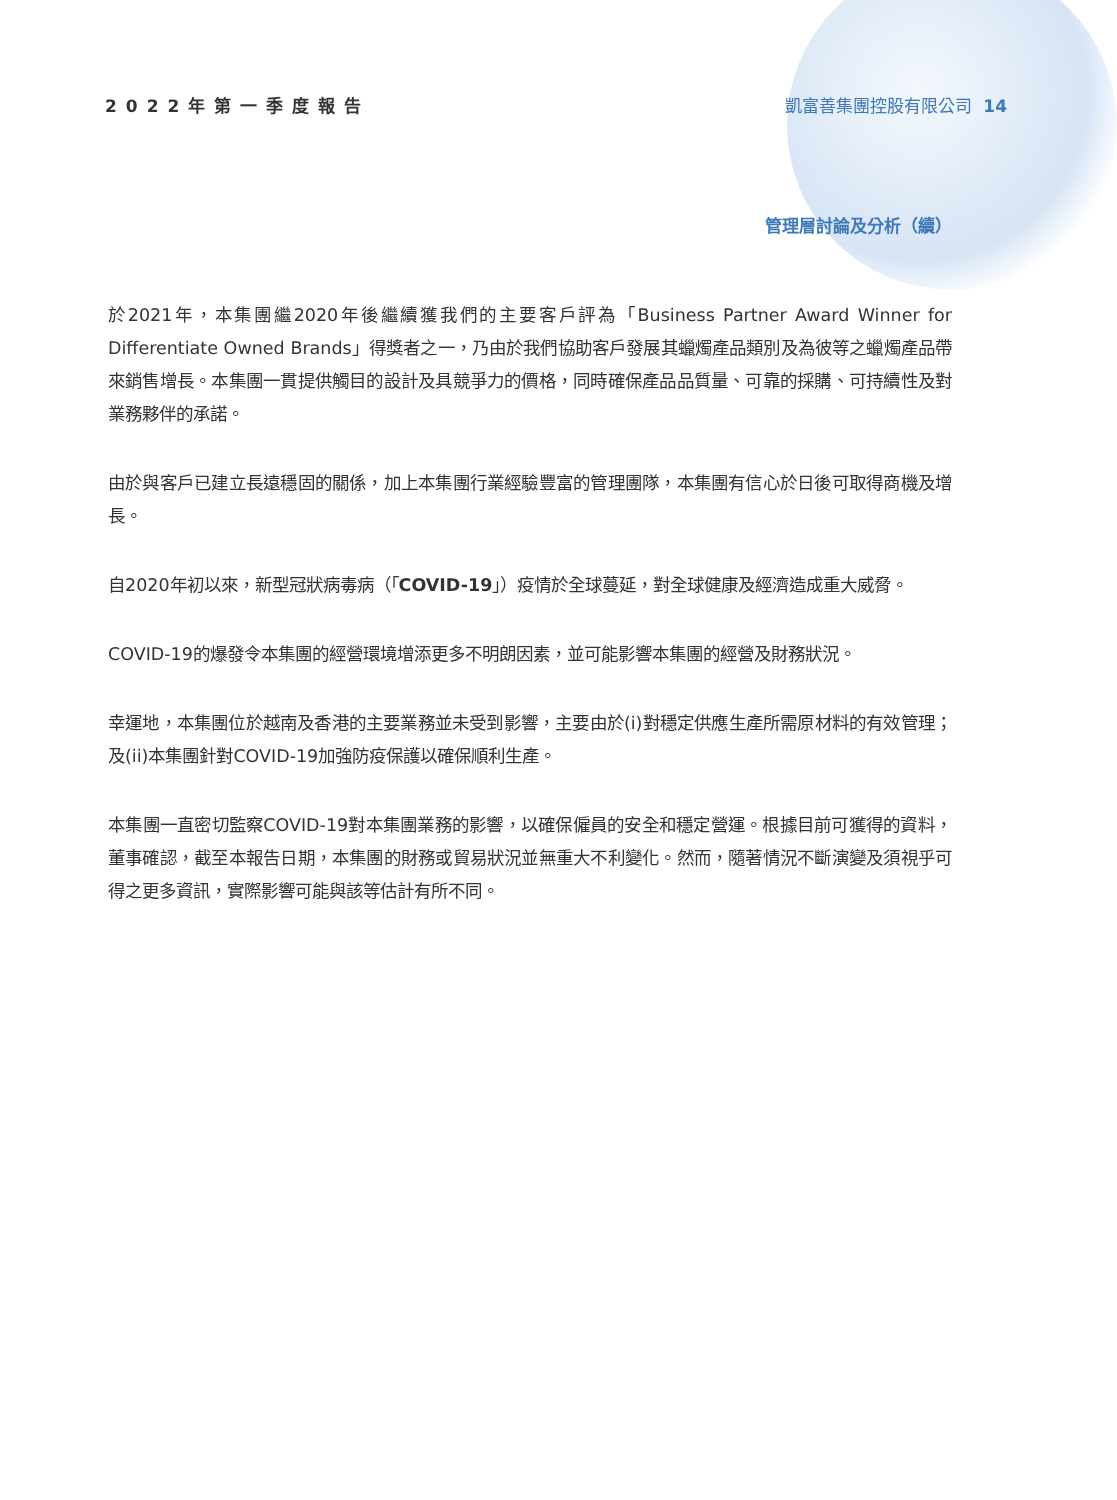2022年第一季度報告 凱富善集團控股有限公司 14
管理層討論及分析（續）
於2021年，本集團繼2020年後繼續獲我們的主要客戶評為「Business Partner Award Winner for Differentiate Owned Brands」得獎者之一，乃由於我們協助客戶發展其蠟燭產品類別及為彼等之蠟燭產品帶來銷售增長。本集團一貫提供觸目的設計及具競爭力的價格，同時確保產品品質量、可靠的採購、可持續性及對業務夥伴的承諾。
由於與客戶已建立長遠穩固的關係，加上本集團行業經驗豐富的管理團隊，本集團有信心於日後可取得商機及增長。
自2020年初以來，新型冠狀病毒病（「COVID-19」）疫情於全球蔓延，對全球健康及經濟造成重大威脅。
COVID-19的爆發令本集團的經營環境增添更多不明朗因素，並可能影響本集團的經營及財務狀況。
幸運地，本集團位於越南及香港的主要業務並未受到影響，主要由於(i)對穩定供應生產所需原材料的有效管理；及(ii)本集團針對COVID-19加強防疫保護以確保順利生產。
本集團一直密切監察COVID-19對本集團業務的影響，以確保僱員的安全和穩定營運。根據目前可獲得的資料，董事確認，截至本報告日期，本集團的財務或貿易狀況並無重大不利變化。然而，隨著情況不斷演變及須視乎可得之更多資訊，實際影響可能與該等估計有所不同。